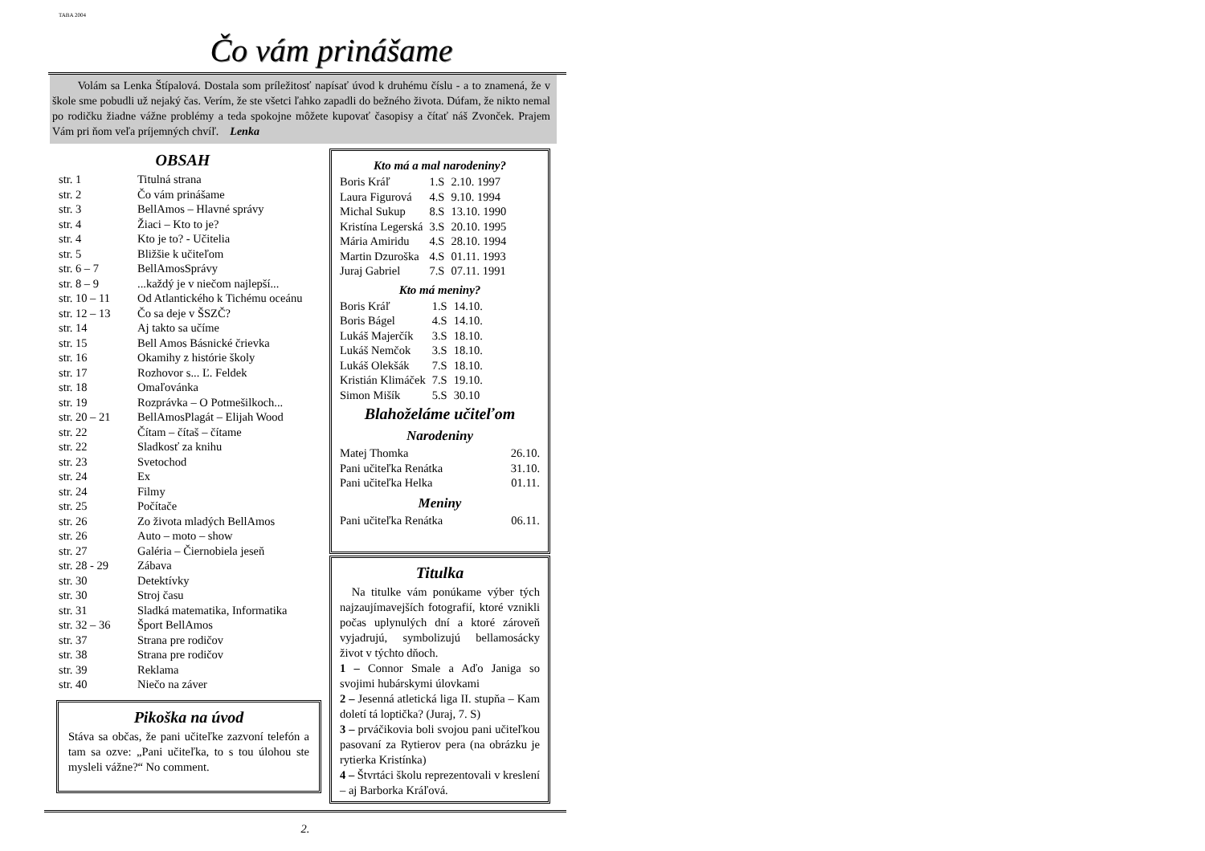TABA 2004
Čo vám prinášame
Volám sa Lenka Štípalová. Dostala som príležitosť napísať úvod k druhému číslu - a to znamená, že v škole sme pobudli už nejaký čas. Verím, že ste všetci ľahko zapadli do bežného života. Dúfam, že nikto nemal po rodičku žiadne vážne problémy a teda spokojne môžete kupovať časopisy a čítať náš Zvonček. Prajem Vám pri ňom veľa príjemných chvíľ. Lenka
OBSAH
| str. 1 | Titulná strana |
| str. 2 | Čo vám prinášame |
| str. 3 | BellAmos – Hlavné správy |
| str. 4 | Žiaci – Kto to je? |
| str. 4 | Kto je to? - Učitelia |
| str. 5 | Bližšie k učiteľom |
| str. 6 – 7 | BellAmosSprávy |
| str. 8 – 9 | ...každý je v niečom najlepší... |
| str. 10 – 11 | Od Atlantického k Tichému oceánu |
| str. 12 – 13 | Čo sa deje v ŠSZČ? |
| str. 14 | Aj takto sa učíme |
| str. 15 | Bell Amos Básnické črievka |
| str. 16 | Okamihy z histórie školy |
| str. 17 | Rozhovor s... Ľ. Feldek |
| str. 18 | Omaľovánka |
| str. 19 | Rozprávka – O Potmešilkoch... |
| str. 20 – 21 | BellAmosPlagát – Elijah Wood |
| str. 22 | Čítam – čítaš – čítame |
| str. 22 | Sladkosť za knihu |
| str. 23 | Svetochod |
| str. 24 | Ex |
| str. 24 | Filmy |
| str. 25 | Počítače |
| str. 26 | Zo života mladých BellAmos |
| str. 26 | Auto – moto – show |
| str. 27 | Galéria – Čiernobiela jeseň |
| str. 28 - 29 | Zábava |
| str. 30 | Detektívky |
| str. 30 | Stroj času |
| str. 31 | Sladká matematika, Informatika |
| str. 32 – 36 | Šport BellAmos |
| str. 37 | Strana pre rodičov |
| str. 38 | Strana pre rodičov |
| str. 39 | Reklama |
| str. 40 | Niečo na záver |
Pikoška na úvod
Stáva sa občas, že pani učiteľke zazvoní telefón a tam sa ozve: „Pani učiteľka, to s tou úlohou ste mysleli vážne?“ No comment.
Kto má a mal narodeniny?
| Boris Kráľ | 1.S | 2.10. 1997 |
| Laura Figurová | 4.S | 9.10. 1994 |
| Michal Sukup | 8.S | 13.10. 1990 |
| Kristína Legerská | 3.S | 20.10. 1995 |
| Mária Amiridu | 4.S | 28.10. 1994 |
| Martin Dzuroška | 4.S | 01.11. 1993 |
| Juraj Gabriel | 7.S | 07.11. 1991 |
Kto má meniny?
| Boris Kráľ | 1.S | 14.10. |
| Boris Bágel | 4.S | 14.10. |
| Lukáš Majerčík | 3.S | 18.10. |
| Lukáš Nemčok | 3.S | 18.10. |
| Lukáš Olekšák | 7.S | 18.10. |
| Kristián Klimáček | 7.S | 19.10. |
| Simon Mišík | 5.S | 30.10 |
Blahoželáme učiteľom
Narodeniny
| Matej Thomka | 26.10. |
| Pani učiteľka Renátka | 31.10. |
| Pani učiteľka Helka | 01.11. |
Meniny
| Pani učiteľka Renátka | 06.11. |
Titulka
Na titulke vám ponúkame výber tých najzaujímavejších fotografií, ktoré vznikli počas uplynulých dní a ktoré zároveň vyjadrujú, symbolizujú bellamosácky život v týchto dňoch.
1 – Connor Smale a Aďo Janiga so svojimi hubárskymi úlovkami
2 – Jesenná atletická liga II. stupňa – Kam doletí tá loptička? (Juraj, 7. S)
3 – prváčikovia boli svojou pani učiteľkou pasovaní za Rytierov pera (na obrázku je rytierka Kristínka)
4 – Štvrtáci školu reprezentovali v kreslení – aj Barborka Kráľová.
2.